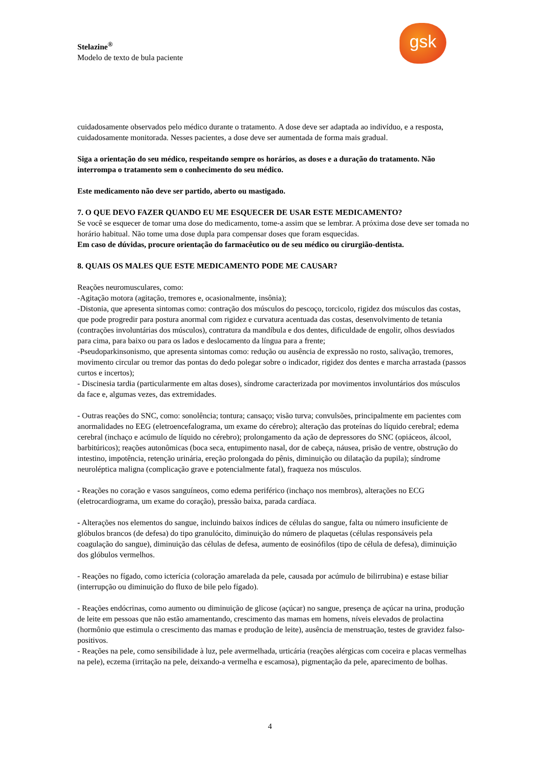gsk
Stelazine<sup>®</sup>
Modelo de texto de bula paciente
cuidadosamente observados pelo médico durante o tratamento. A dose deve ser adaptada ao indivíduo, e a resposta, cuidadosamente monitorada. Nesses pacientes, a dose deve ser aumentada de forma mais gradual.
Siga a orientação do seu médico, respeitando sempre os horários, as doses e a duração do tratamento. Não interrompa o tratamento sem o conhecimento do seu médico.
Este medicamento não deve ser partido, aberto ou mastigado.
7. O QUE DEVO FAZER QUANDO EU ME ESQUECER DE USAR ESTE MEDICAMENTO?
Se você se esquecer de tomar uma dose do medicamento, tome-a assim que se lembrar. A próxima dose deve ser tomada no horário habitual. Não tome uma dose dupla para compensar doses que foram esquecidas.
Em caso de dúvidas, procure orientação do farmacêutico ou de seu médico ou cirurgião-dentista.
8. QUAIS OS MALES QUE ESTE MEDICAMENTO PODE ME CAUSAR?
Reações neuromusculares, como:
-Agitação motora (agitação, tremores e, ocasionalmente, insônia);
-Distonia, que apresenta sintomas como: contração dos músculos do pescoço, torcicolo, rigidez dos músculos das costas, que pode progredir para postura anormal com rigidez e curvatura acentuada das costas, desenvolvimento de tetania (contrações involuntárias dos músculos), contratura da mandíbula e dos dentes, dificuldade de engolir, olhos desviados para cima, para baixo ou para os lados e deslocamento da língua para a frente;
-Pseudoparkinsonismo, que apresenta sintomas como: redução ou ausência de expressão no rosto, salivação, tremores, movimento circular ou tremor das pontas do dedo polegar sobre o indicador, rigidez dos dentes e marcha arrastada (passos curtos e incertos);
- Discinesia tardia (particularmente em altas doses), síndrome caracterizada por movimentos involuntários dos músculos da face e, algumas vezes, das extremidades.
- Outras reações do SNC, como: sonolência; tontura; cansaço; visão turva; convulsões, principalmente em pacientes com anormalidades no EEG (eletroencefalograma, um exame do cérebro); alteração das proteínas do líquido cerebral; edema cerebral (inchaço e acúmulo de líquido no cérebro); prolongamento da ação de depressores do SNC (opiáceos, álcool, barbitúricos); reações autonômicas (boca seca, entupimento nasal, dor de cabeça, náusea, prisão de ventre, obstrução do intestino, impotência, retenção urinária, ereção prolongada do pênis, diminuição ou dilatação da pupila); síndrome neuroléptica maligna (complicação grave e potencialmente fatal), fraqueza nos músculos.
- Reações no coração e vasos sanguíneos, como edema periférico (inchaço nos membros), alterações no ECG (eletrocardiograma, um exame do coração), pressão baixa, parada cardíaca.
- Alterações nos elementos do sangue, incluindo baixos índices de células do sangue, falta ou número insuficiente de glóbulos brancos (de defesa) do tipo granulócito, diminuição do número de plaquetas (células responsáveis pela coagulação do sangue), diminuição das células de defesa, aumento de eosinófilos (tipo de célula de defesa), diminuição dos glóbulos vermelhos.
- Reações no fígado, como icterícia (coloração amarelada da pele, causada por acúmulo de bilirrubina) e estase biliar (interrupção ou diminuição do fluxo de bile pelo fígado).
- Reações endócrinas, como aumento ou diminuição de glicose (açúcar) no sangue, presença de açúcar na urina, produção de leite em pessoas que não estão amamentando, crescimento das mamas em homens, níveis elevados de prolactina (hormônio que estimula o crescimento das mamas e produção de leite), ausência de menstruação, testes de gravidez falso-positivos.
- Reações na pele, como sensibilidade à luz, pele avermelhada, urticária (reações alérgicas com coceira e placas vermelhas na pele), eczema (irritação na pele, deixando-a vermelha e escamosa), pigmentação da pele, aparecimento de bolhas.
4